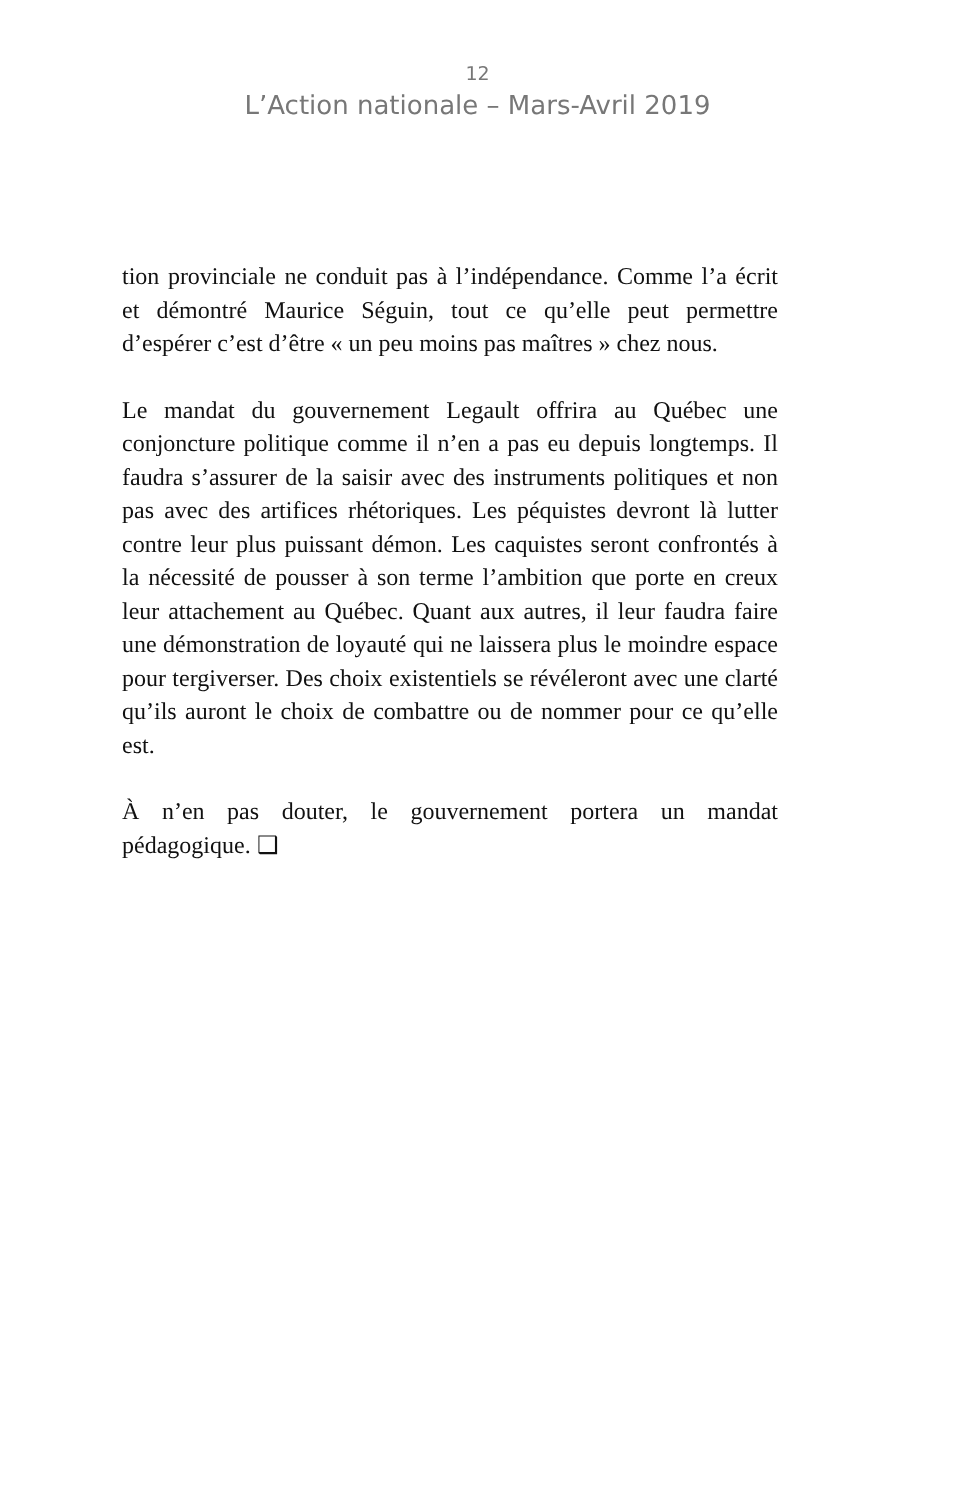12
L’Action nationale – Mars-Avril 2019
tion provinciale ne conduit pas à l’indépendance. Comme l’a écrit et démontré Maurice Séguin, tout ce qu’elle peut permettre d’espérer c’est d’être « un peu moins pas maîtres » chez nous.
Le mandat du gouvernement Legault offrira au Québec une conjoncture politique comme il n’en a pas eu depuis longtemps. Il faudra s’assurer de la saisir avec des instruments politiques et non pas avec des artifices rhétoriques. Les péquistes devront là lutter contre leur plus puissant démon. Les caquistes seront confrontés à la nécessité de pousser à son terme l’ambition que porte en creux leur attachement au Québec. Quant aux autres, il leur faudra faire une démonstration de loyauté qui ne laissera plus le moindre espace pour tergiverser. Des choix existentiels se révéleront avec une clarté qu’ils auront le choix de combattre ou de nommer pour ce qu’elle est.
À n’en pas douter, le gouvernement portera un mandat pédagogique. ❑